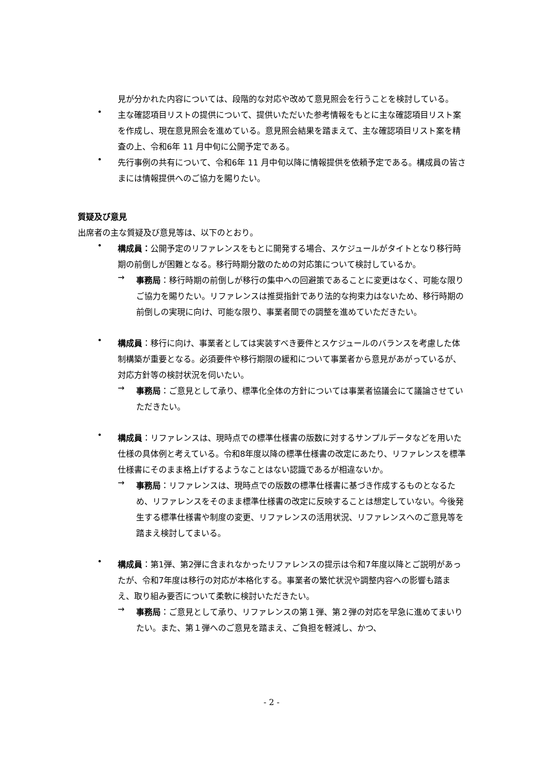見が分かれた内容については、段階的な対応や改めて意見照会を行うことを検討している。
•
主な確認項目リストの提供について、提供いただいた参考情報をもとに主な確認項目リスト案を作成し、現在意見照会を進めている。意見照会結果を踏まえて、主な確認項目リスト案を精査の上、令和6年 11 月中旬に公開予定である。
•
先行事例の共有について、令和6年 11 月中旬以降に情報提供を依頼予定である。構成員の皆さまには情報提供へのご協力を賜りたい。
質疑及び意見
出席者の主な質疑及び意見等は、以下のとおり。
•
構成員：公開予定のリファレンスをもとに開発する場合、スケジュールがタイトとなり移行時期の前倒しが困難となる。移行時期分散のための対応策について検討しているか。
→
事務局：移行時期の前倒しが移行の集中への回避策であることに変更はなく、可能な限りご協力を賜りたい。リファレンスは推奨指針であり法的な拘束力はないため、移行時期の前倒しの実現に向け、可能な限り、事業者間での調整を進めていただきたい。
•
構成員：移行に向け、事業者としては実装すべき要件とスケジュールのバランスを考慮した体制構築が重要となる。必須要件や移行期限の緩和について事業者から意見があがっているが、対応方針等の検討状況を伺いたい。
→
事務局：ご意見として承り、標準化全体の方針については事業者協議会にて議論させていただきたい。
•
構成員：リファレンスは、現時点での標準仕様書の版数に対するサンプルデータなどを用いた仕様の具体例と考えている。令和8年度以降の標準仕様書の改定にあたり、リファレンスを標準仕様書にそのまま格上げするようなことはない認識であるが相違ないか。
→
事務局：リファレンスは、現時点での版数の標準仕様書に基づき作成するものとなるため、リファレンスをそのまま標準仕様書の改定に反映することは想定していない。今後発生する標準仕様書や制度の変更、リファレンスの活用状況、リファレンスへのご意見等を踏まえ検討してまいる。
•
構成員：第1弾、第2弾に含まれなかったリファレンスの提示は令和7年度以降とご説明があったが、令和7年度は移行の対応が本格化する。事業者の繁忙状況や調整内容への影響も踏まえ、取り組み要否について柔軟に検討いただきたい。
→
事務局：ご意見として承り、リファレンスの第１弾、第２弾の対応を早急に進めてまいりたい。また、第１弾へのご意見を踏まえ、ご負担を軽減し、かつ、
- 2 -